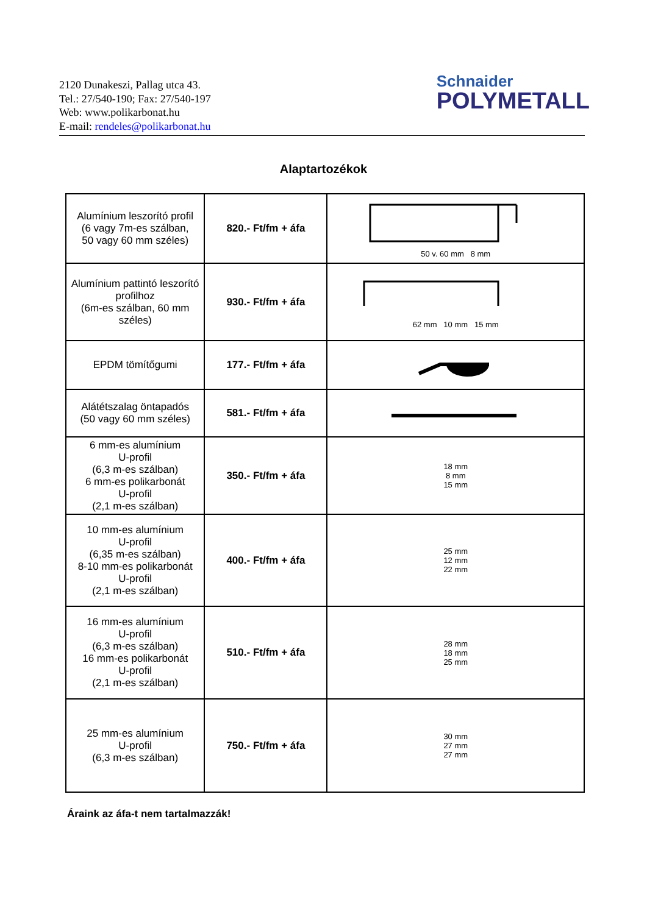2120 Dunakeszi, Pallag utca 43.
Tel.: 27/540-190; Fax: 27/540-197
Web: www.polikarbonat.hu
E-mail: rendeles@polikarbonat.hu
Schnaider
POLYMETALL
Alaptartozékok
| Alumínium leszorító profil (6 vagy 7m-es szálban, 50 vagy 60 mm széles) | 820.- Ft/fm + áfa | 50 v. 60 mm 8 mm |
| Alumínium pattintó leszorító profilhoz (6m-es szálban, 60 mm széles) | 930.- Ft/fm + áfa | 62 mm 10 mm 15 mm |
| EPDM tömítőgumi | 177.- Ft/fm + áfa | |
| Alátétszalag öntapadós (50 vagy 60 mm széles) | 581.- Ft/fm + áfa | |
| 6 mm-es alumínium U-profil (6,3 m-es szálban) 6 mm-es polikarbonát U-profil (2,1 m-es szálban) | 350.- Ft/fm + áfa | 18 mm 8 mm 15 mm |
| 10 mm-es alumínium U-profil (6,35 m-es szálban) 8-10 mm-es polikarbonát U-profil (2,1 m-es szálban) | 400.- Ft/fm + áfa | 25 mm 12 mm 22 mm |
| 16 mm-es alumínium U-profil (6,3 m-es szálban) 16 mm-es polikarbonát U-profil (2,1 m-es szálban) | 510.- Ft/fm + áfa | 28 mm 18 mm 25 mm |
| 25 mm-es alumínium U-profil (6,3 m-es szálban) | 750.- Ft/fm + áfa | 30 mm 27 mm 27 mm |
Áraink az áfa-t nem tartalmazzák!